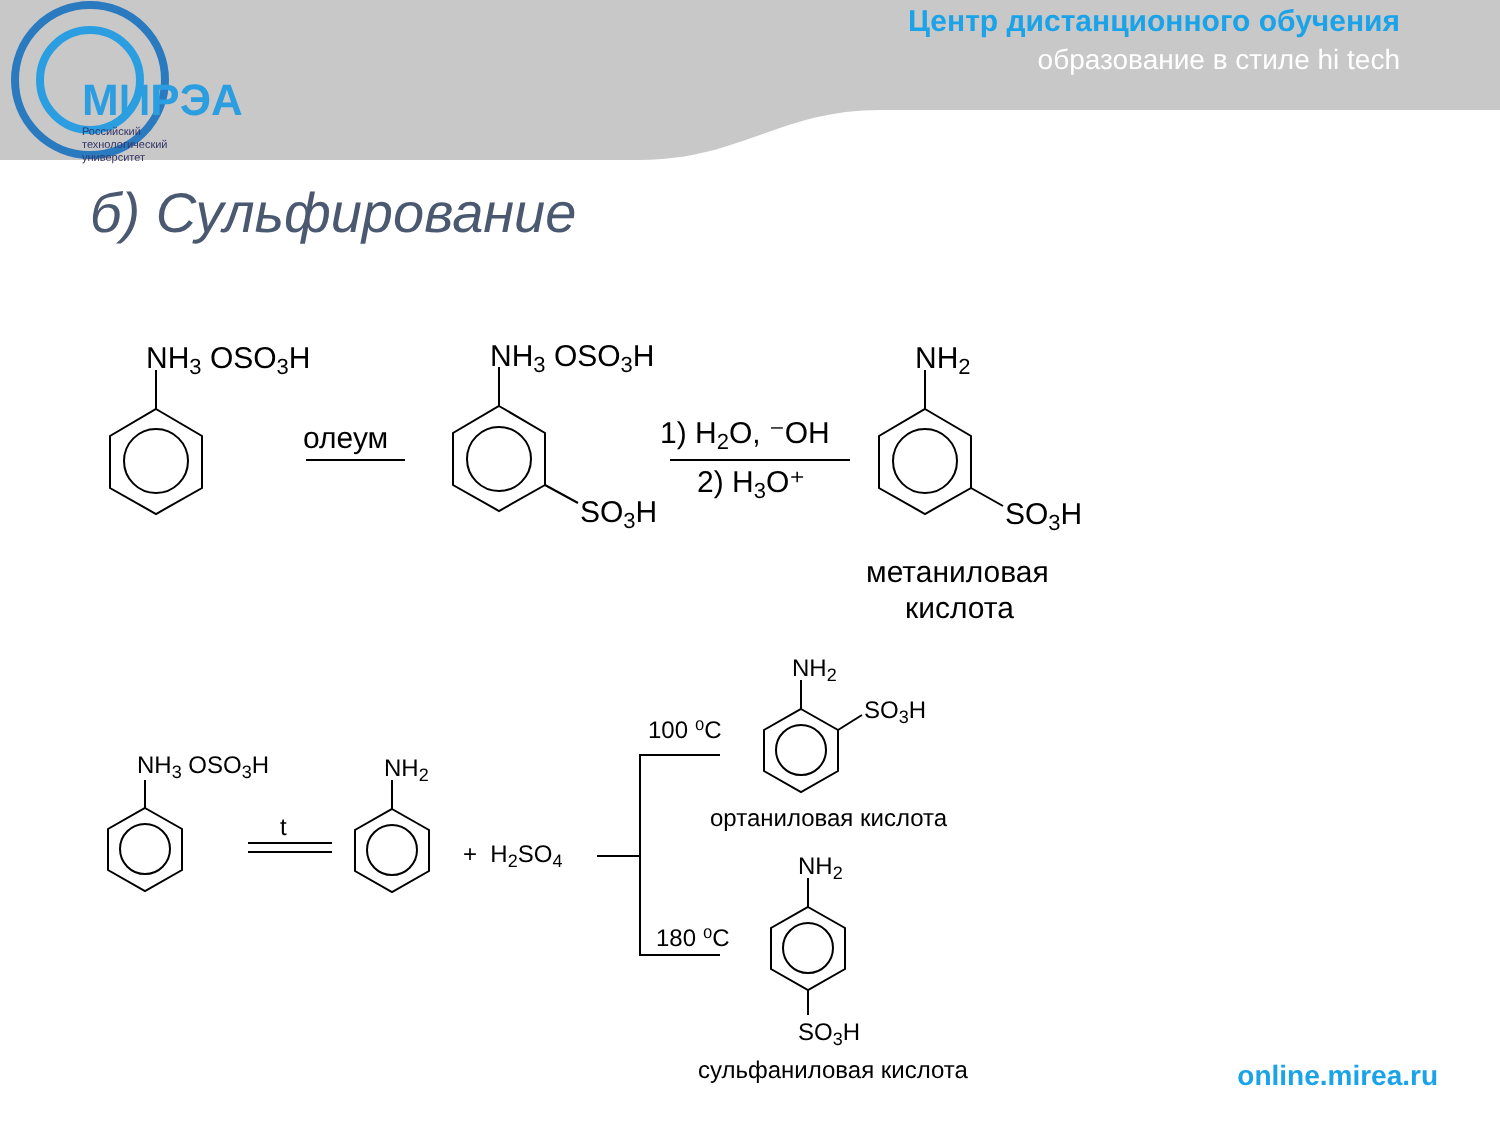МИРЭА
Российский
технологический
университет
Центр дистанционного обучения
образование в стиле hi tech
б) Сульфирование
NH3 OSO3H
олеум
NH3 OSO3H
SO3H
1) H2O, ⁻OH
2) H3O⁺
NH2
SO3H
метаниловая
кислота
NH3 OSO3H
t
NH2
+ H2SO4
100 ⁰C
180 ⁰C
NH2
SO3H
ортаниловая кислота
NH2
SO3H
сульфаниловая кислота
online.mirea.ru